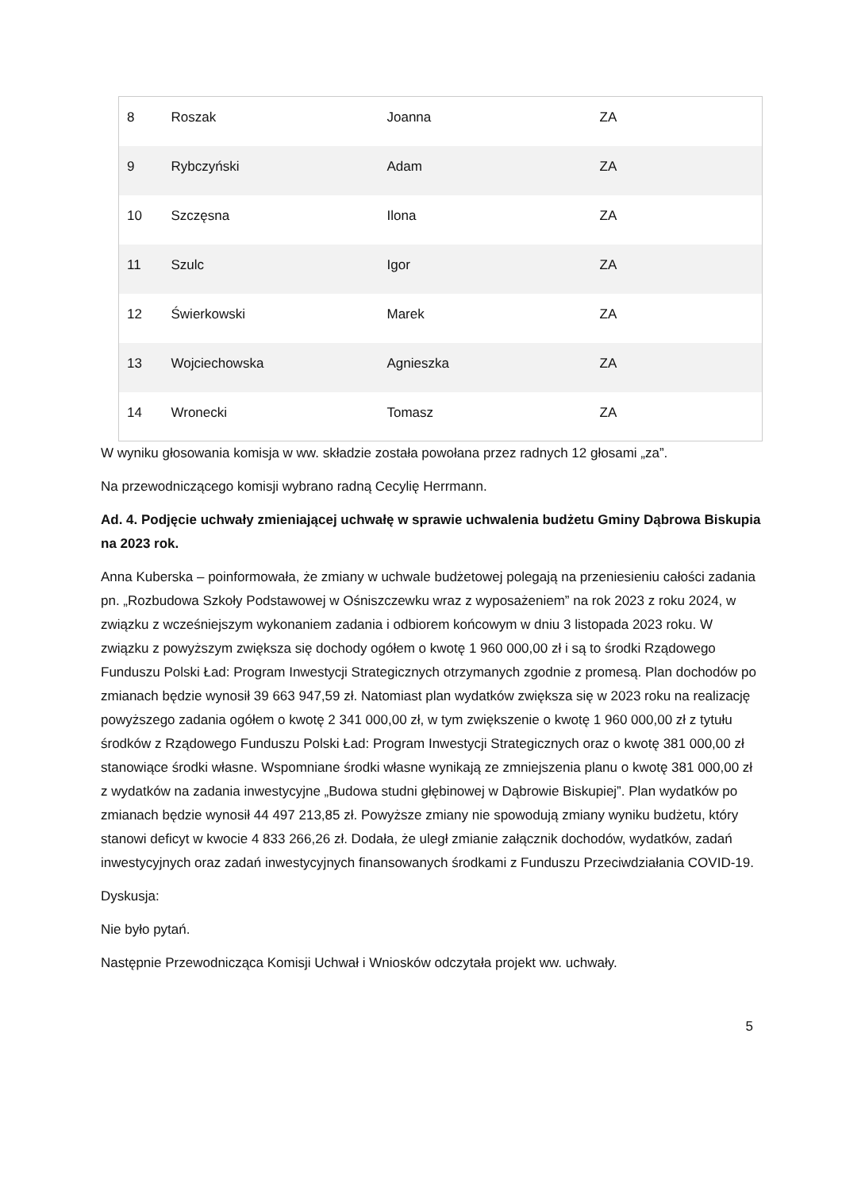| 8 | Roszak | Joanna | ZA |
| 9 | Rybczyński | Adam | ZA |
| 10 | Szczęsna | Ilona | ZA |
| 11 | Szulc | Igor | ZA |
| 12 | Świerkowski | Marek | ZA |
| 13 | Wojciechowska | Agnieszka | ZA |
| 14 | Wronecki | Tomasz | ZA |
W wyniku głosowania komisja w ww. składzie została powołana przez radnych 12 głosami „za”.
Na przewodniczącego komisji wybrano radną Cecylię Herrmann.
Ad. 4. Podjęcie uchwały zmieniającej uchwałę w sprawie uchwalenia budżetu Gminy Dąbrowa Biskupia na 2023 rok.
Anna Kuberska – poinformowała, że zmiany w uchwale budżetowej polegają na przeniesieniu całości zadania pn. „Rozbudowa Szkoły Podstawowej w Ośniszczewku wraz z wyposażeniem” na rok 2023 z roku 2024, w związku z wcześniejszym wykonaniem zadania i odbiorem końcowym w dniu 3 listopada 2023 roku. W związku z powyższym zwiększa się dochody ogółem o kwotę 1 960 000,00 zł i są to środki Rządowego Funduszu Polski Ład: Program Inwestycji Strategicznych otrzymanych zgodnie z promesą. Plan dochodów po zmianach będzie wynosił 39 663 947,59 zł. Natomiast plan wydatków zwiększa się w 2023 roku na realizację powyższego zadania ogółem o kwotę 2 341 000,00 zł, w tym zwiększenie o kwotę 1 960 000,00 zł z tytułu środków z Rządowego Funduszu Polski Ład: Program Inwestycji Strategicznych oraz o kwotę 381 000,00 zł stanowiące środki własne. Wspomniane środki własne wynikają ze zmniejszenia planu o kwotę 381 000,00 zł z wydatków na zadania inwestycyjne „Budowa studni głębinowej w Dąbrowie Biskupiej”. Plan wydatków po zmianach będzie wynosił 44 497 213,85 zł. Powyższe zmiany nie spowodują zmiany wyniku budżetu, który stanowi deficyt w kwocie 4 833 266,26 zł. Dodała, że uległ zmianie załącznik dochodów, wydatków, zadań inwestycyjnych oraz zadań inwestycyjnych finansowanych środkami z Funduszu Przeciwdziałania COVID-19.
Dyskusja:
Nie było pytań.
Następnie Przewodnicząca Komisji Uchwał i Wniosków odczytała projekt ww. uchwały.
5